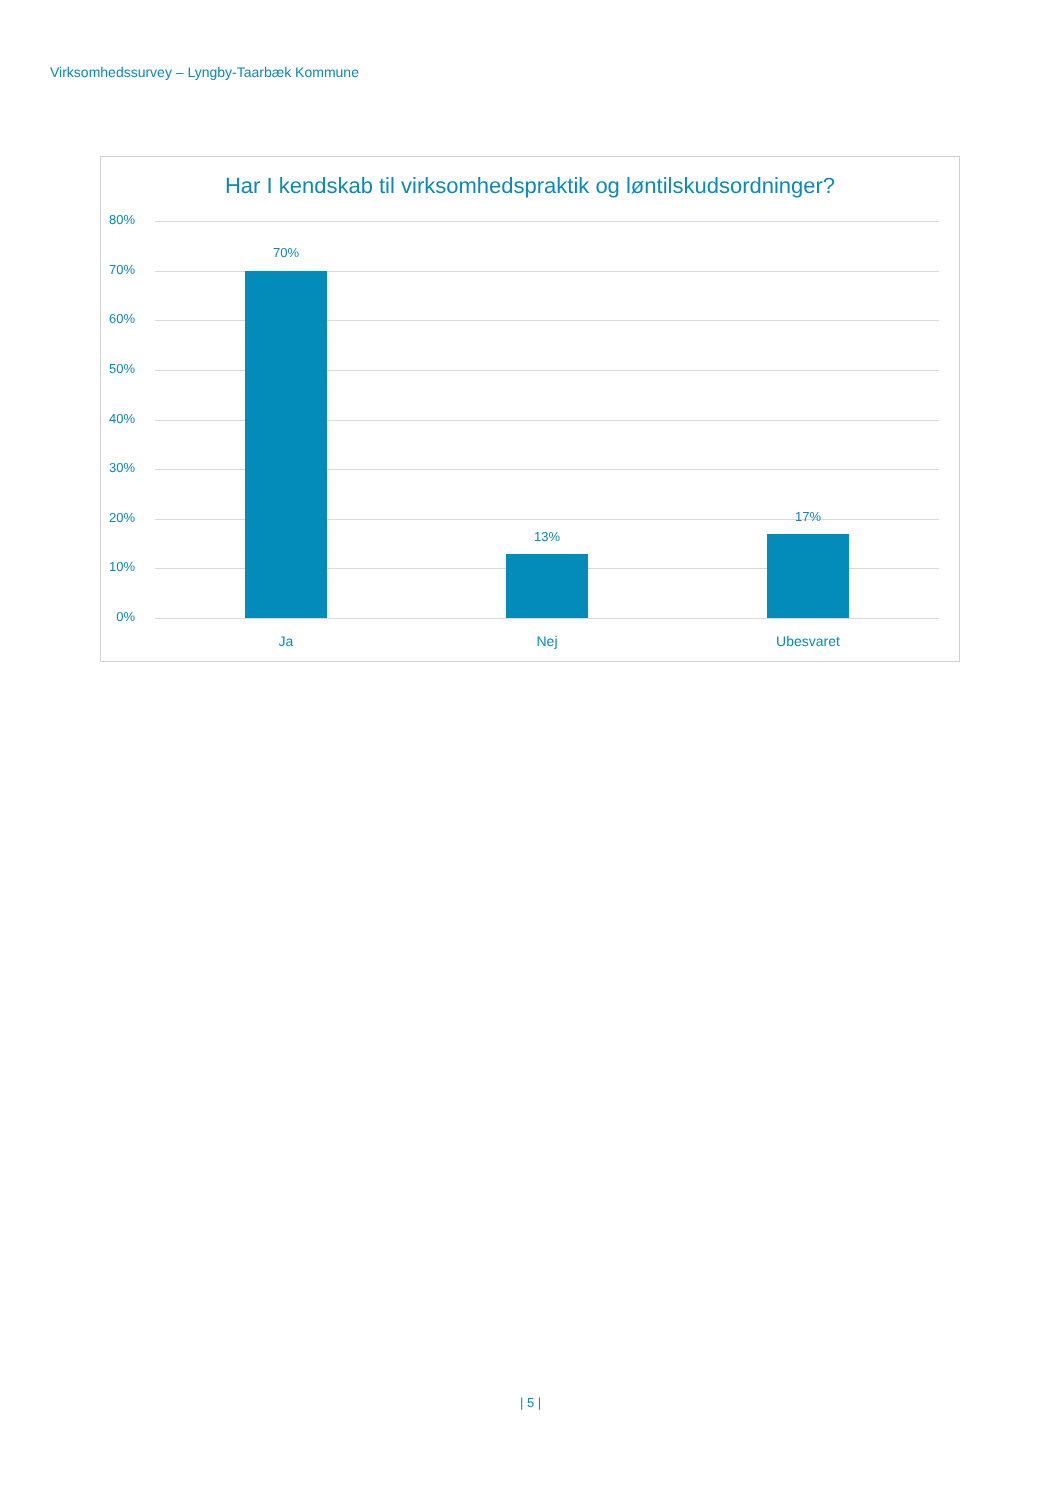Virksomhedssurvey – Lyngby-Taarbæk Kommune
Har I kendskab til virksomhedspraktik og løntilskudsordninger?
80%
70%
60%
50%
40%
30%
20%
10%
0%
70%
13%
17%
Ja Nej Ubesvaret
| 5 |